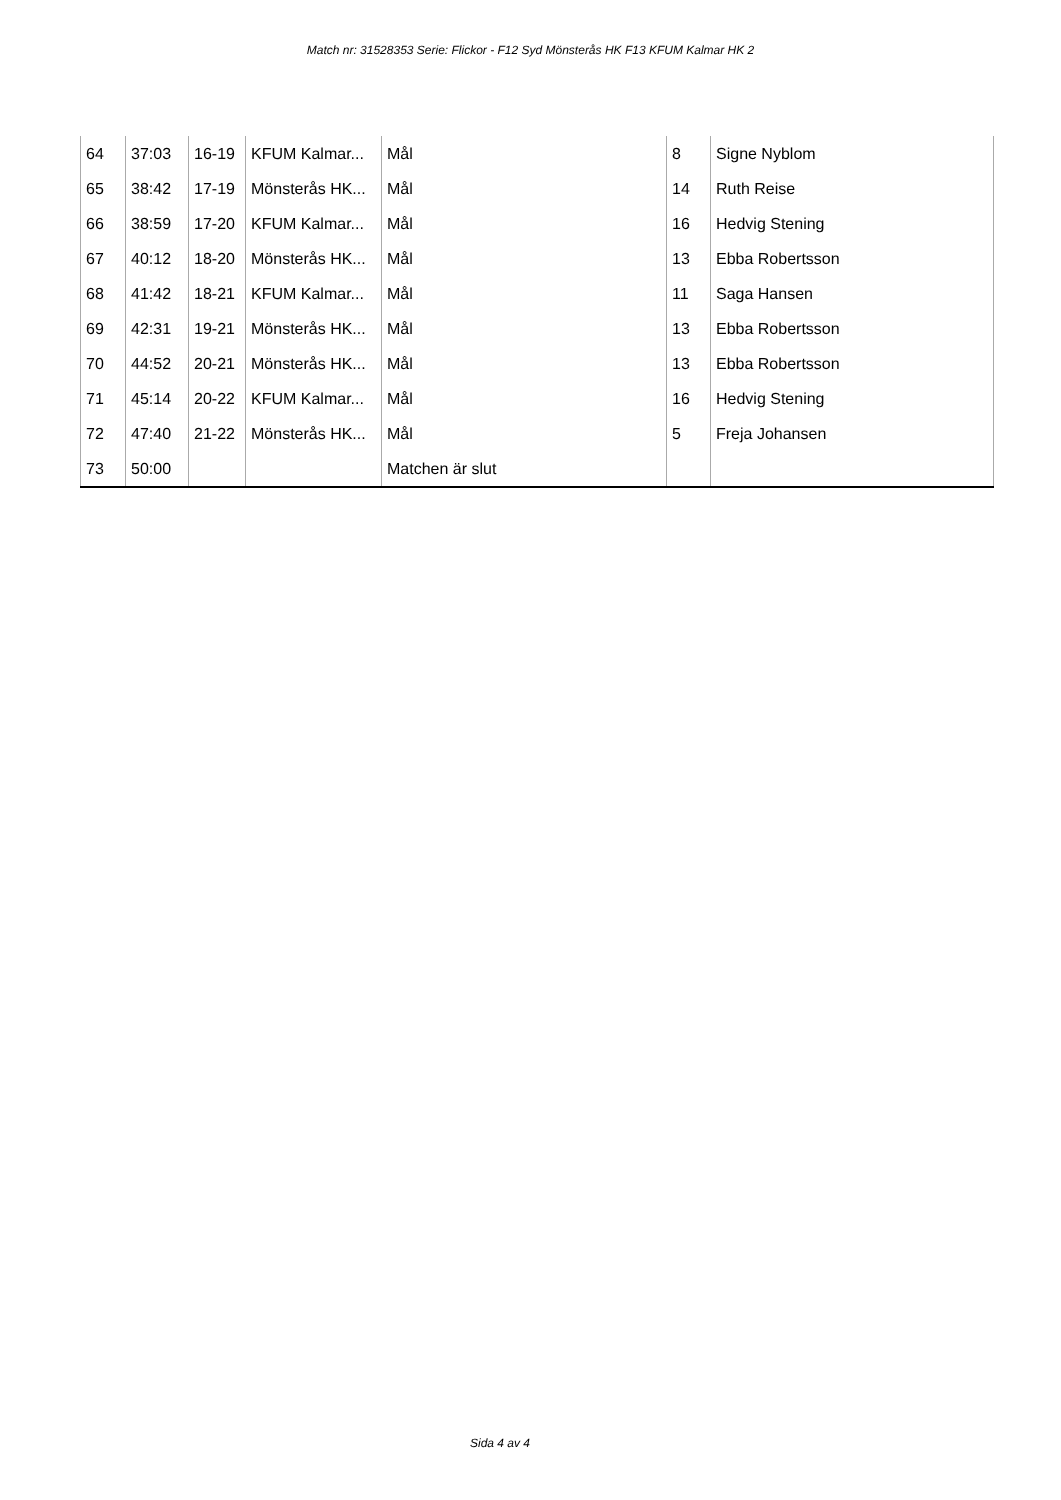Match nr: 31528353 Serie: Flickor - F12 Syd Mönsterås HK F13 KFUM Kalmar HK 2
| 64 | 37:03 | 16-19 | KFUM Kalmar... | Mål | 8 | Signe Nyblom |
| 65 | 38:42 | 17-19 | Mönsterås HK... | Mål | 14 | Ruth Reise |
| 66 | 38:59 | 17-20 | KFUM Kalmar... | Mål | 16 | Hedvig Stening |
| 67 | 40:12 | 18-20 | Mönsterås HK... | Mål | 13 | Ebba Robertsson |
| 68 | 41:42 | 18-21 | KFUM Kalmar... | Mål | 11 | Saga Hansen |
| 69 | 42:31 | 19-21 | Mönsterås HK... | Mål | 13 | Ebba Robertsson |
| 70 | 44:52 | 20-21 | Mönsterås HK... | Mål | 13 | Ebba Robertsson |
| 71 | 45:14 | 20-22 | KFUM Kalmar... | Mål | 16 | Hedvig Stening |
| 72 | 47:40 | 21-22 | Mönsterås HK... | Mål | 5 | Freja Johansen |
| 73 | 50:00 | | | Matchen är slut | | |
Sida 4 av 4